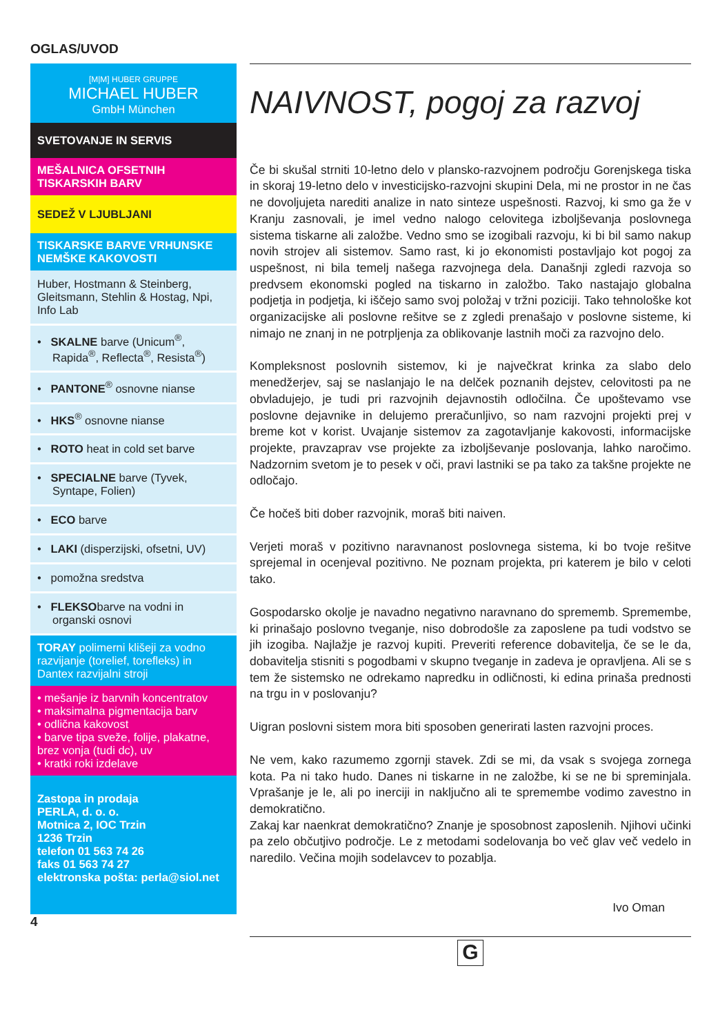OGLAS/UVOD
[M|M] HUBER GRUPPE
MICHAEL HUBER
GmbH München
SVETOVANJE IN SERVIS
MEŠALNICA OFSETNIH TISKARSKIH BARV
SEDEŽ V LJUBLJANI
TISKARSKE BARVE VRHUNSKE NEMŠKE KAKOVOSTI
Huber, Hostmann & Steinberg, Gleitsmann, Stehlin & Hostag, Npi, Info Lab
• SKALNE barve (Unicum<sup>®</sup>, Rapida<sup>®</sup>, Reflecta<sup>®</sup>, Resista<sup>®</sup>)
• PANTONE<sup>®</sup> osnovne nianse
• HKS<sup>®</sup> osnovne nianse
• ROTO heat in cold set barve
• SPECIALNE barve (Tyvek, Syntape, Folien)
• ECO barve
• LAKI (disperzijski, ofsetni, UV)
• pomožna sredstva
• FLEKSObarve na vodni in organski osnovi
TORAY polimerni klišeji za vodno razvijanje (torelief, torefleks) in Dantex razvijalni stroji
• mešanje iz barvnih koncentratov
• maksimalna pigmentacija barv
• odlična kakovost
• barve tipa sveže, folije, plakatne, brez vonja (tudi dc), uv
• kratki roki izdelave
Zastopa in prodaja
PERLA, d. o. o.
Motnica 2, IOC Trzin
1236 Trzin
telefon 01 563 74 26
faks 01 563 74 27
elektronska pošta: perla@siol.net
4
NAIVNOST, pogoj za razvoj
Če bi skušal strniti 10-letno delo v plansko-razvojnem področju Gorenjskega tiska in skoraj 19-letno delo v investicijsko-razvojni skupini Dela, mi ne prostor in ne čas ne dovoljujeta narediti analize in nato sinteze uspešnosti. Razvoj, ki smo ga že v Kranju zasnovali, je imel vedno nalogo celovitega izboljševanja poslovnega sistema tiskarne ali založbe. Vedno smo se izogibali razvoju, ki bi bil samo nakup novih strojev ali sistemov. Samo rast, ki jo ekonomisti postavljajo kot pogoj za uspešnost, ni bila temelj našega razvojnega dela. Današnji zgledi razvoja so predvsem ekonomski pogled na tiskarno in založbo. Tako nastajajo globalna podjetja in podjetja, ki iščejo samo svoj položaj v tržni poziciji. Tako tehnološke kot organizacijske ali poslovne rešitve se z zgledi prenašajo v poslovne sisteme, ki nimajo ne znanj in ne potrpljenja za oblikovanje lastnih moči za razvojno delo.
Kompleksnost poslovnih sistemov, ki je največkrat krinka za slabo delo menedžerjev, saj se naslanjajo le na delček poznanih dejstev, celovitosti pa ne obvladujejo, je tudi pri razvojnih dejavnostih odločilna. Če upoštevamo vse poslovne dejavnike in delujemo preračunljivo, so nam razvojni projekti prej v breme kot v korist. Uvajanje sistemov za zagotavljanje kakovosti, informacijske projekte, pravzaprav vse projekte za izboljševanje poslovanja, lahko naročimo. Nadzornim svetom je to pesek v oči, pravi lastniki se pa tako za takšne projekte ne odločajo.
Če hočeš biti dober razvojnik, moraš biti naiven.
Verjeti moraš v pozitivno naravnanost poslovnega sistema, ki bo tvoje rešitve sprejemal in ocenjeval pozitivno. Ne poznam projekta, pri katerem je bilo v celoti tako.
Gospodarsko okolje je navadno negativno naravnano do sprememb. Spremembe, ki prinašajo poslovno tveganje, niso dobrodošle za zaposlene pa tudi vodstvo se jih izogiba. Najlažje je razvoj kupiti. Preveriti reference dobavitelja, če se le da, dobavitelja stisniti s pogodbami v skupno tveganje in zadeva je opravljena. Ali se s tem že sistemsko ne odrekamo napredku in odličnosti, ki edina prinaša prednosti na trgu in v poslovanju?
Uigran poslovni sistem mora biti sposoben generirati lasten razvojni proces.
Ne vem, kako razumemo zgornji stavek. Zdi se mi, da vsak s svojega zornega kota. Pa ni tako hudo. Danes ni tiskarne in ne založbe, ki se ne bi spreminjala. Vprašanje je le, ali po inerciji in naključno ali te spremembe vodimo zavestno in demokratično.
Zakaj kar naenkrat demokratično? Znanje je sposobnost zaposlenih. Njihovi učinki pa zelo občutjivo področje. Le z metodami sodelovanja bo več glav več vedelo in naredilo. Večina mojih sodelavcev to pozablja.
Ivo Oman
G